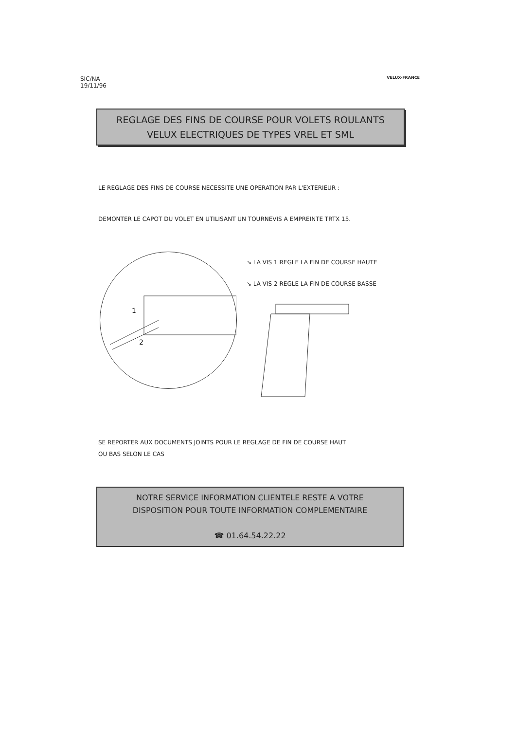SIC/NA
19/11/96
VELUX-FRANCE
REGLAGE DES FINS DE COURSE POUR VOLETS ROULANTS
VELUX ELECTRIQUES DE TYPES VREL ET SML
LE REGLAGE DES FINS DE COURSE NECESSITE UNE OPERATION PAR L'EXTERIEUR :
DEMONTER LE CAPOT DU VOLET EN UTILISANT UN TOURNEVIS A EMPREINTE TRTX 15.
1
2
↘ LA VIS 1 REGLE LA FIN DE COURSE HAUTE
↘ LA VIS 2 REGLE LA FIN DE COURSE BASSE
SE REPORTER AUX DOCUMENTS JOINTS POUR LE REGLAGE DE FIN DE COURSE HAUT
OU BAS SELON LE CAS
NOTRE SERVICE INFORMATION CLIENTELE RESTE A VOTRE
DISPOSITION POUR TOUTE INFORMATION COMPLEMENTAIRE
☎ 01.64.54.22.22